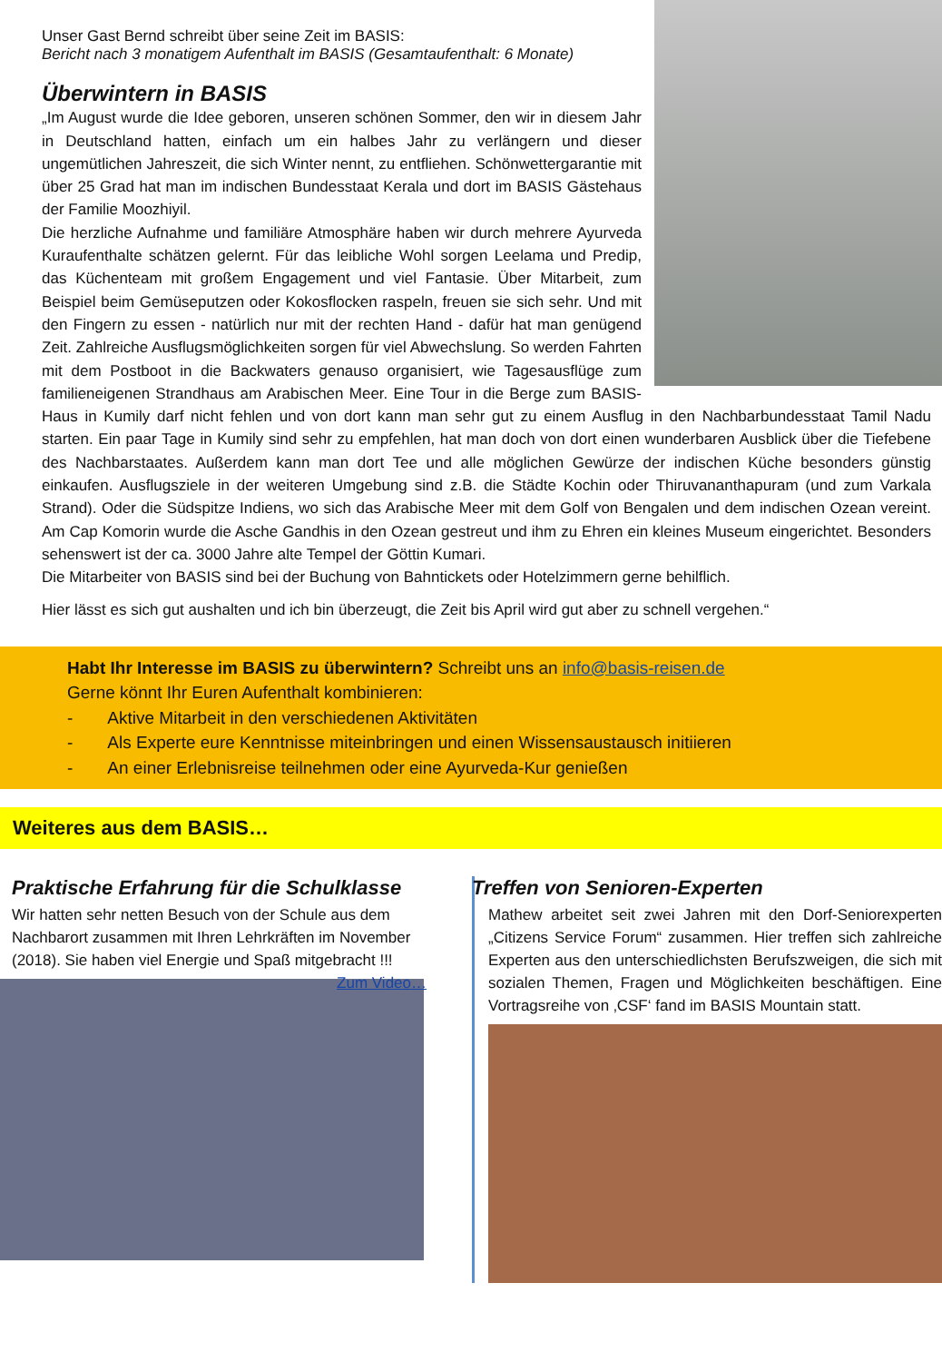Unser Gast Bernd schreibt über seine Zeit im BASIS:
Bericht nach 3 monatigem Aufenthalt im BASIS (Gesamtaufenthalt: 6 Monate)
Überwintern in BASIS
„Im August wurde die Idee geboren, unseren schönen Sommer, den wir in diesem Jahr in Deutschland hatten, einfach um ein halbes Jahr zu verlängern und dieser ungemütlichen Jahreszeit, die sich Winter nennt, zu entfliehen. Schönwettergarantie mit über 25 Grad hat man im indischen Bundesstaat Kerala und dort im BASIS Gästehaus der Familie Moozhiyil.
Die herzliche Aufnahme und familiäre Atmosphäre haben wir durch mehrere Ayurveda Kuraufenthalte schätzen gelernt. Für das leibliche Wohl sorgen Leelama und Predip, das Küchenteam mit großem Engagement und viel Fantasie. Über Mitarbeit, zum Beispiel beim Gemüseputzen oder Kokosflocken raspeln, freuen sie sich sehr. Und mit den Fingern zu essen - natürlich nur mit der rechten Hand - dafür hat man genügend Zeit. Zahlreiche Ausflugsmöglichkeiten sorgen für viel Abwechslung. So werden Fahrten mit dem Postboot in die Backwaters genauso organisiert, wie Tagesausflüge zum familieneigenen Strandhaus am Arabischen Meer. Eine Tour in die Berge zum BASIS-Haus in Kumily darf nicht fehlen und von dort kann man sehr gut zu einem Ausflug in den Nachbarbundesstaat Tamil Nadu starten. Ein paar Tage in Kumily sind sehr zu empfehlen, hat man doch von dort einen wunderbaren Ausblick über die Tiefebene des Nachbarstaates. Außerdem kann man dort Tee und alle möglichen Gewürze der indischen Küche besonders günstig einkaufen. Ausflugsziele in der weiteren Umgebung sind z.B. die Städte Kochin oder Thiruvananthapuram (und zum Varkala Strand). Oder die Südspitze Indiens, wo sich das Arabische Meer mit dem Golf von Bengalen und dem indischen Ozean vereint. Am Cap Komorin wurde die Asche Gandhis in den Ozean gestreut und ihm zu Ehren ein kleines Museum eingerichtet. Besonders sehenswert ist der ca. 3000 Jahre alte Tempel der Göttin Kumari.
Die Mitarbeiter von BASIS sind bei der Buchung von Bahntickets oder Hotelzimmern gerne behilflich.
Hier lässt es sich gut aushalten und ich bin überzeugt, die Zeit bis April wird gut aber zu schnell vergehen.“
Habt Ihr Interesse im BASIS zu überwintern? Schreibt uns an info@basis-reisen.de
Gerne könnt Ihr Euren Aufenthalt kombinieren:
-  Aktive Mitarbeit in den verschiedenen Aktivitäten
-  Als Experte eure Kenntnisse miteinbringen und einen Wissensaustausch initiieren
-  An einer Erlebnisreise teilnehmen oder eine Ayurveda-Kur genießen
Weiteres aus dem BASIS…
Praktische Erfahrung für die Schulklasse
Wir hatten sehr netten Besuch von der Schule aus dem Nachbarort zusammen mit Ihren Lehrkräften im November (2018). Sie haben viel Energie und Spaß mitgebracht !!! Zum Video…
Treffen von Senioren-Experten
Mathew arbeitet seit zwei Jahren mit den Dorf-Seniorexperten „Citizens Service Forum“ zusammen. Hier treffen sich zahlreiche Experten aus den unterschiedlichsten Berufszweigen, die sich mit sozialen Themen, Fragen und Möglichkeiten beschäftigen. Eine Vortragsreihe von ‚CSF‘ fand im BASIS Mountain statt.